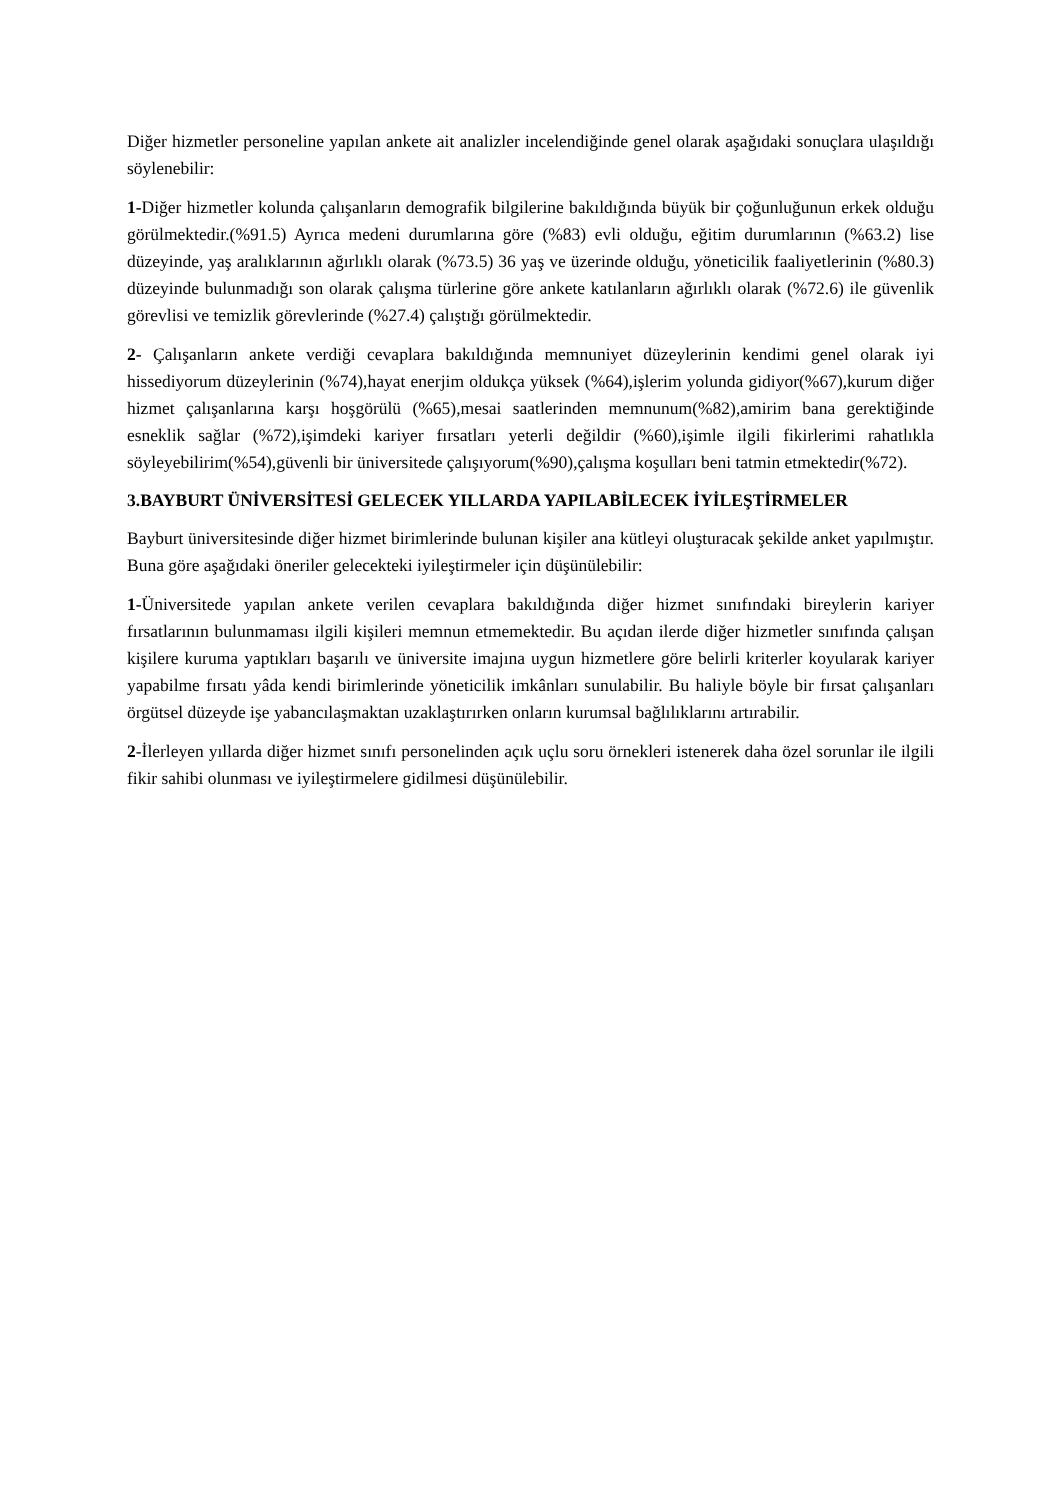Diğer hizmetler personeline yapılan ankete ait analizler incelendiğinde genel olarak aşağıdaki sonuçlara ulaşıldığı söylenebilir:
1-Diğer hizmetler kolunda çalışanların demografik bilgilerine bakıldığında büyük bir çoğunluğunun erkek olduğu görülmektedir.(%91.5) Ayrıca medeni durumlarına göre (%83) evli olduğu, eğitim durumlarının (%63.2) lise düzeyinde, yaş aralıklarının ağırlıklı olarak (%73.5) 36 yaş ve üzerinde olduğu, yöneticilik faaliyetlerinin (%80.3) düzeyinde bulunmadığı son olarak çalışma türlerine göre ankete katılanların ağırlıklı olarak (%72.6) ile güvenlik görevlisi ve temizlik görevlerinde (%27.4) çalıştığı görülmektedir.
2- Çalışanların ankete verdiği cevaplara bakıldığında memnuniyet düzeylerinin kendimi genel olarak iyi hissediyorum düzeylerinin (%74),hayat enerjim oldukça yüksek (%64),işlerim yolunda gidiyor(%67),kurum diğer hizmet çalışanlarına karşı hoşgörülü (%65),mesai saatlerinden memnunum(%82),amirim bana gerektiğinde esneklik sağlar (%72),işimdeki kariyer fırsatları yeterli değildir (%60),işimle ilgili fikirlerimi rahatlıkla söyleyebilirim(%54),güvenli bir üniversitede çalışıyorum(%90),çalışma koşulları beni tatmin etmektedir(%72).
3.BAYBURT ÜNİVERSİTESİ GELECEK YILLARDA YAPILABİLECEK İYİLEŞTİRMELER
Bayburt üniversitesinde diğer hizmet birimlerinde bulunan kişiler ana kütleyi oluşturacak şekilde anket yapılmıştır. Buna göre aşağıdaki öneriler gelecekteki iyileştirmeler için düşünülebilir:
1-Üniversitede yapılan ankete verilen cevaplara bakıldığında diğer hizmet sınıfındaki bireylerin kariyer fırsatlarının bulunmaması ilgili kişileri memnun etmemektedir. Bu açıdan ilerde diğer hizmetler sınıfında çalışan kişilere kuruma yaptıkları başarılı ve üniversite imajına uygun hizmetlere göre belirli kriterler koyularak kariyer yapabilme fırsatı yâda kendi birimlerinde yöneticilik imkânları sunulabilir. Bu haliyle böyle bir fırsat çalışanları örgütsel düzeyde işe yabancılaşmaktan uzaklaştırırken onların kurumsal bağlılıklarını artırabilir.
2-İlerleyen yıllarda diğer hizmet sınıfı personelinden açık uçlu soru örnekleri istenerek daha özel sorunlar ile ilgili fikir sahibi olunması ve iyileştirmelere gidilmesi düşünülebilir.